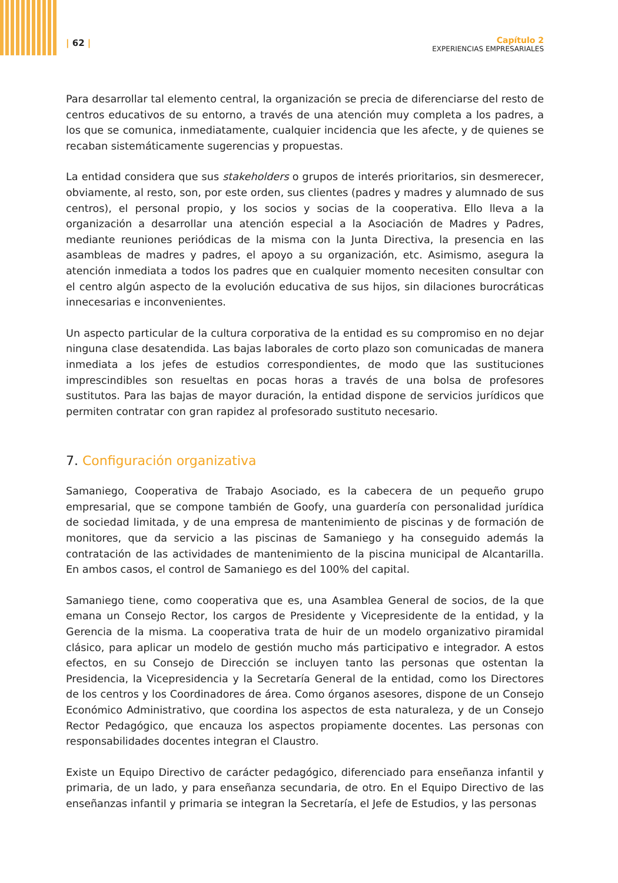| 62 |
Capítulo 2
EXPERIENCIAS EMPRESARIALES
Para desarrollar tal elemento central, la organización se precia de diferenciarse del resto de centros educativos de su entorno, a través de una atención muy completa a los padres, a los que se comunica, inmediatamente, cualquier incidencia que les afecte, y de quienes se recaban sistemáticamente sugerencias y propuestas.
La entidad considera que sus stakeholders o grupos de interés prioritarios, sin desmerecer, obviamente, al resto, son, por este orden, sus clientes (padres y madres y alumnado de sus centros), el personal propio, y los socios y socias de la cooperativa. Ello lleva a la organización a desarrollar una atención especial a la Asociación de Madres y Padres, mediante reuniones periódicas de la misma con la Junta Directiva, la presencia en las asambleas de madres y padres, el apoyo a su organización, etc. Asimismo, asegura la atención inmediata a todos los padres que en cualquier momento necesiten consultar con el centro algún aspecto de la evolución educativa de sus hijos, sin dilaciones burocráticas innecesarias e inconvenientes.
Un aspecto particular de la cultura corporativa de la entidad es su compromiso en no dejar ninguna clase desatendida. Las bajas laborales de corto plazo son comunicadas de manera inmediata a los jefes de estudios correspondientes, de modo que las sustituciones imprescindibles son resueltas en pocas horas a través de una bolsa de profesores sustitutos. Para las bajas de mayor duración, la entidad dispone de servicios jurídicos que permiten contratar con gran rapidez al profesorado sustituto necesario.
7. Configuración organizativa
Samaniego, Cooperativa de Trabajo Asociado, es la cabecera de un pequeño grupo empresarial, que se compone también de Goofy, una guardería con personalidad jurídica de sociedad limitada, y de una empresa de mantenimiento de piscinas y de formación de monitores, que da servicio a las piscinas de Samaniego y ha conseguido además la contratación de las actividades de mantenimiento de la piscina municipal de Alcantarilla. En ambos casos, el control de Samaniego es del 100% del capital.
Samaniego tiene, como cooperativa que es, una Asamblea General de socios, de la que emana un Consejo Rector, los cargos de Presidente y Vicepresidente de la entidad, y la Gerencia de la misma. La cooperativa trata de huir de un modelo organizativo piramidal clásico, para aplicar un modelo de gestión mucho más participativo e integrador. A estos efectos, en su Consejo de Dirección se incluyen tanto las personas que ostentan la Presidencia, la Vicepresidencia y la Secretaría General de la entidad, como los Directores de los centros y los Coordinadores de área. Como órganos asesores, dispone de un Consejo Económico Administrativo, que coordina los aspectos de esta naturaleza, y de un Consejo Rector Pedagógico, que encauza los aspectos propiamente docentes. Las personas con responsabilidades docentes integran el Claustro.
Existe un Equipo Directivo de carácter pedagógico, diferenciado para enseñanza infantil y primaria, de un lado, y para enseñanza secundaria, de otro. En el Equipo Directivo de las enseñanzas infantil y primaria se integran la Secretaría, el Jefe de Estudios, y las personas